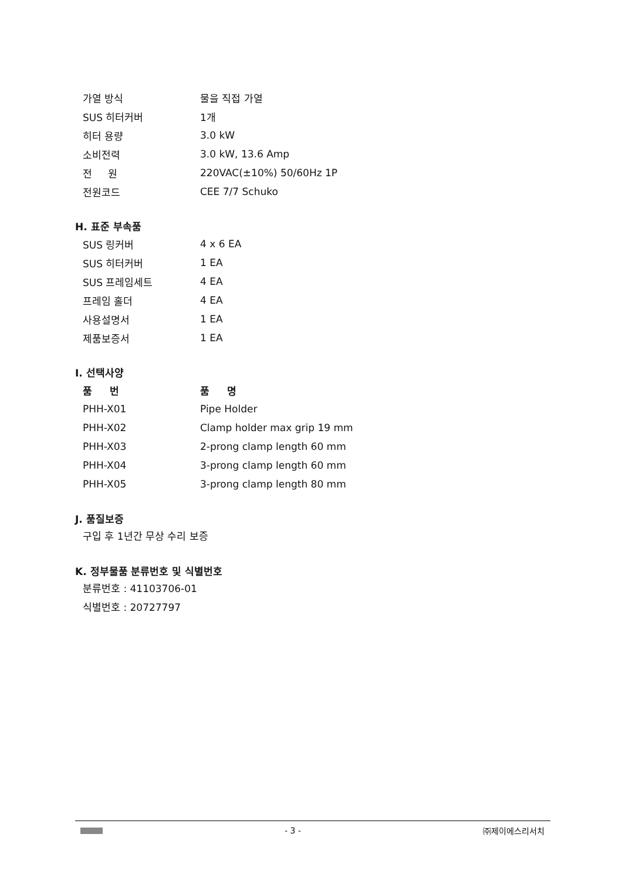| 가열 방식 | 물을 직접 가열 |
| SUS 히터커버 | 1개 |
| 히터 용량 | 3.0 kW |
| 소비전력 | 3.0 kW, 13.6 Amp |
| 전 원 | 220VAC(±10%) 50/60Hz 1P |
| 전원코드 | CEE 7/7 Schuko |
H. 표준 부속품
| SUS 링커버 | 4 x 6 EA |
| SUS 히터커버 | 1 EA |
| SUS 프레임세트 | 4 EA |
| 프레임 홀더 | 4 EA |
| 사용설명서 | 1 EA |
| 제품보증서 | 1 EA |
I. 선택사양
| 품 번 | 품 명 |
| --- | --- |
| PHH-X01 | Pipe Holder |
| PHH-X02 | Clamp holder max grip 19 mm |
| PHH-X03 | 2-prong clamp length 60 mm |
| PHH-X04 | 3-prong clamp length 60 mm |
| PHH-X05 | 3-prong clamp length 80 mm |
J. 품질보증
구입 후 1년간 무상 수리 보증
K. 정부물품 분류번호 및 식별번호
분류번호 : 41103706-01
식별번호 : 20727797
- 3 - ㈜제이에스리서치